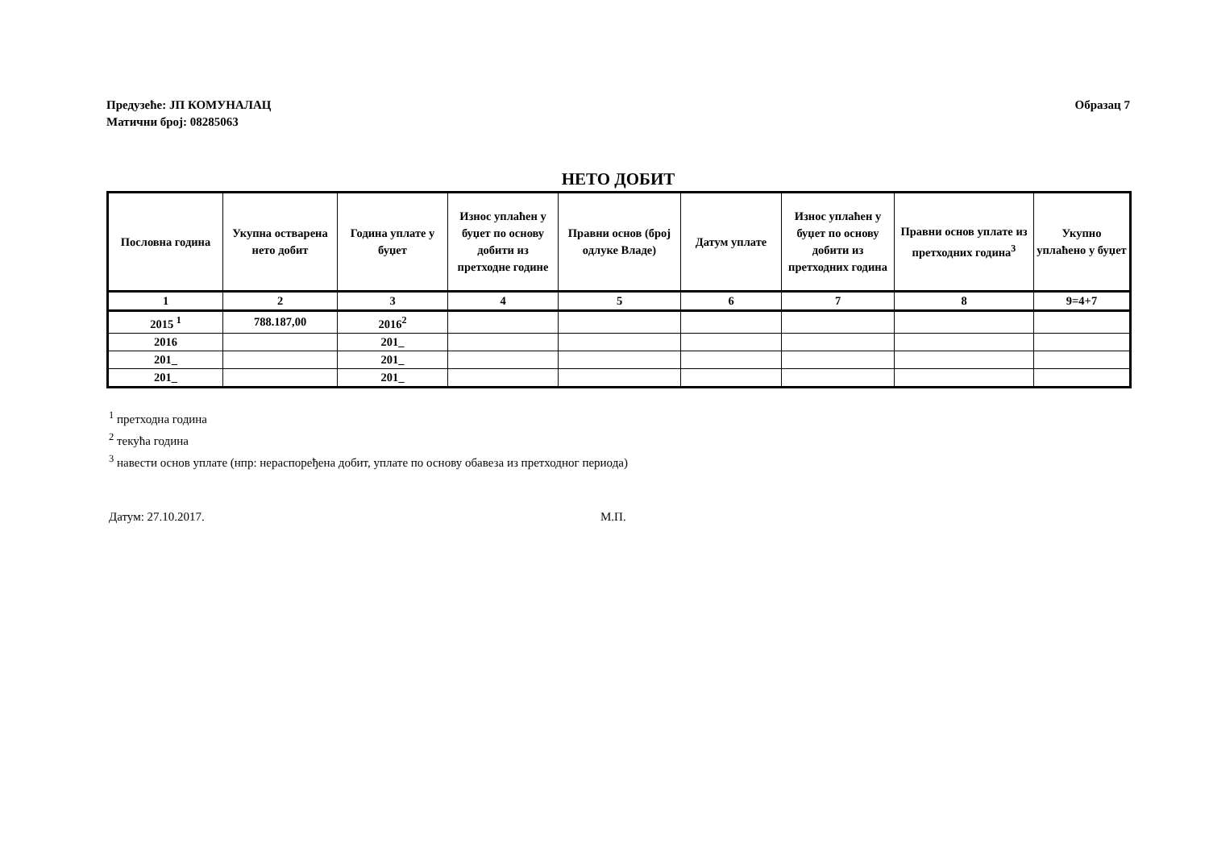Предузеће: ЈП КОМУНАЛАЦ
Матични број: 08285063
Образац 7
НЕТО ДОБИТ
| Пословна година | Укупна остварена нето добит | Година уплате у буџет | Износ уплаћен у буџет по основу добити из претходне године | Правни основ (број одлуке Владе) | Датум уплате | Износ уплаћен у буџет по основу добити из претходних година | Правни основ уплате из претходних година<sup>3</sup> | Укупно уплаћено у буџет |
| --- | --- | --- | --- | --- | --- | --- | --- | --- |
| 1 | 2 | 3 | 4 | 5 | 6 | 7 | 8 | 9=4+7 |
| 2015 <sup>1</sup> | 788.187,00 | 2016<sup>2</sup> | | | | | | |
| 2016 | | 201_ | | | | | | |
| 201_ | | 201_ | | | | | | |
| 201_ | | 201_ | | | | | | |
<sup>1</sup> претходна година
<sup>2</sup> текућа година
<sup>3</sup> навести основ уплате (нпр: нераспоређена добит, уплате по основу обавеза из претходног периода)
Датум: 27.10.2017. М.П.